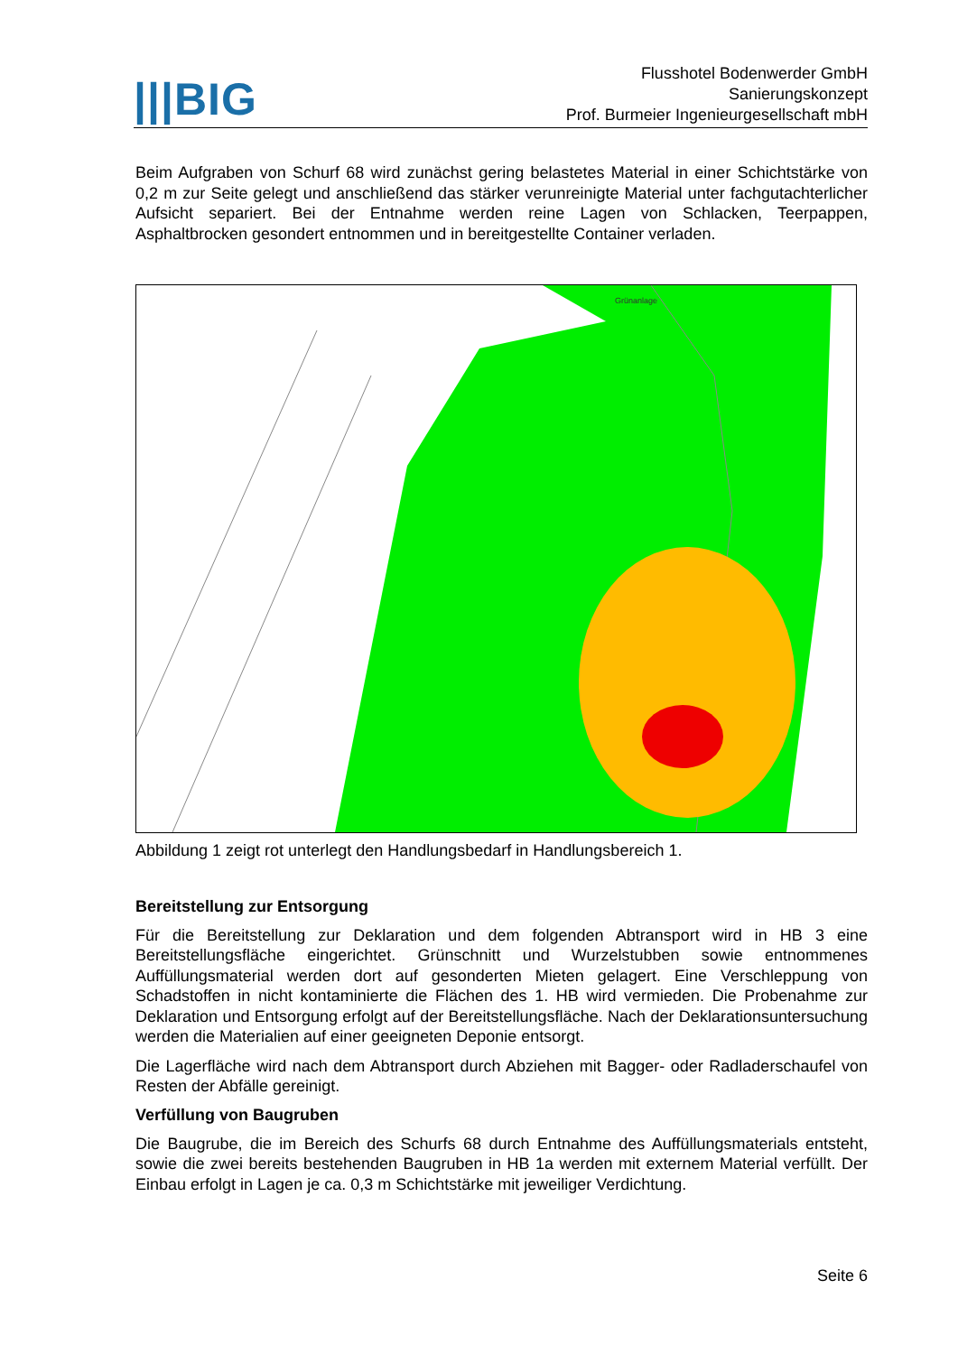|||BIG
Flusshotel Bodenwerder GmbH
Sanierungskonzept
Prof. Burmeier Ingenieurgesellschaft mbH
Beim Aufgraben von Schurf 68 wird zunächst gering belastetes Material in einer Schichtstärke von 0,2 m zur Seite gelegt und anschließend das stärker verunreinigte Material unter fachgutachterlicher Aufsicht separiert. Bei der Entnahme werden reine Lagen von Schlacken, Teerpappen, Asphaltbrocken gesondert entnommen und in bereitgestellte Container verladen.
Grünanlage
Abbildung 1 zeigt rot unterlegt den Handlungsbedarf in Handlungsbereich 1.
Bereitstellung zur Entsorgung
Für die Bereitstellung zur Deklaration und dem folgenden Abtransport wird in HB 3 eine Bereitstellungsfläche eingerichtet. Grünschnitt und Wurzelstubben sowie entnommenes Auffüllungsmaterial werden dort auf gesonderten Mieten gelagert. Eine Verschleppung von Schadstoffen in nicht kontaminierte die Flächen des 1. HB wird vermieden. Die Probenahme zur Deklaration und Entsorgung erfolgt auf der Bereitstellungsfläche. Nach der Deklarationsuntersuchung werden die Materialien auf einer geeigneten Deponie entsorgt.
Die Lagerfläche wird nach dem Abtransport durch Abziehen mit Bagger- oder Radladerschaufel von Resten der Abfälle gereinigt.
Verfüllung von Baugruben
Die Baugrube, die im Bereich des Schurfs 68 durch Entnahme des Auffüllungsmaterials entsteht, sowie die zwei bereits bestehenden Baugruben in HB 1a werden mit externem Material verfüllt. Der Einbau erfolgt in Lagen je ca. 0,3 m Schichtstärke mit jeweiliger Verdichtung.
Seite 6